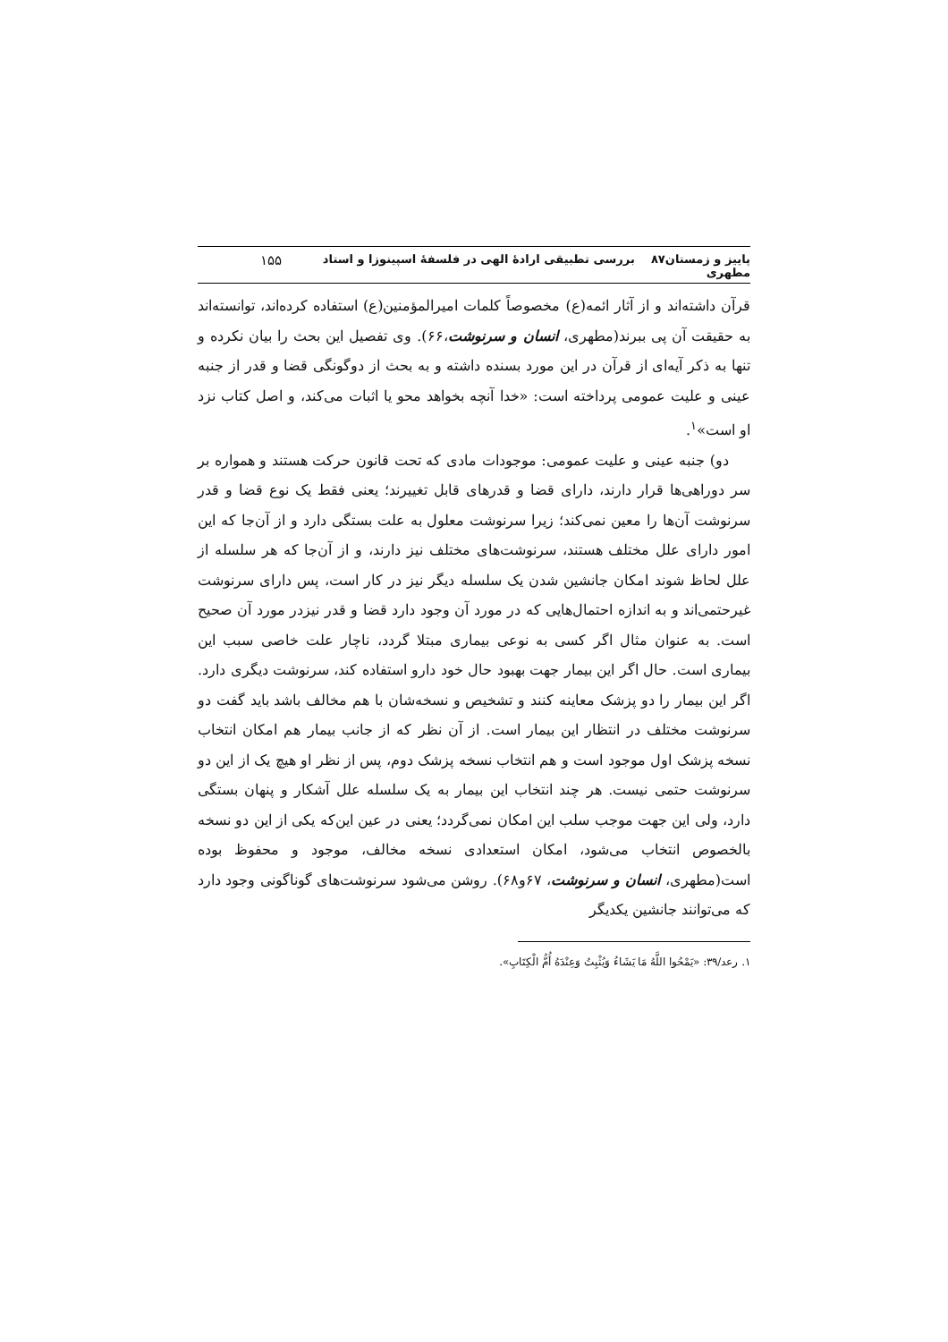پاییز و زمستان۸۷ بررسی تطبیقی ارادهٔ الهی در فلسفهٔ اسپینوزا و استاد مطهری ۱۵۵
قرآن داشته‌اند و از آثار ائمه(ع) مخصوصاً کلمات امیرالمؤمنین(ع) استفاده کرده‌اند، توانسته‌اند به حقیقت آن پی ببرند(مطهری، انسان و سرنوشت،۶۶). وی تفصیل این بحث را بیان نکرده و تنها به ذکر آیه‌ای از قرآن در این مورد بسنده داشته و به بحث از دوگونگی قضا و قدر از جنبه عینی و علیت عمومی پرداخته است: «خدا آنچه بخواهد محو یا اثبات می‌کند، و اصل کتاب نزد او است»<sup>۱</sup>.
دو) جنبه عینی و علیت عمومی: موجودات مادی که تحت قانون حرکت هستند و همواره بر سر دوراهی‌ها قرار دارند، دارای قضا و قدرهای قابل تغییرند؛ یعنی فقط یک نوع قضا و قدر سرنوشت آن‌ها را معین نمی‌کند؛ زیرا سرنوشت معلول به علت بستگی دارد و از آن‌جا که این امور دارای علل مختلف هستند، سرنوشت‌های مختلف نیز دارند، و از آن‌جا که هر سلسله از علل لحاظ شوند امکان جانشین شدن یک سلسله دیگر نیز در کار است، پس دارای سرنوشت غیرحتمی‌اند و به اندازه احتمال‌هایی که در مورد آن وجود دارد قضا و قدر نیزدر مورد آن صحیح است. به عنوان مثال اگر کسی به نوعی بیماری مبتلا گردد، ناچار علت خاصی سبب این بیماری است. حال اگر این بیمار جهت بهبود حال خود دارو استفاده کند، سرنوشت دیگری دارد. اگر این بیمار را دو پزشک معاینه کنند و تشخیص و نسخه‌شان با هم مخالف باشد باید گفت دو سرنوشت مختلف در انتظار این بیمار است. از آن نظر که از جانب بیمار هم امکان انتخاب نسخه پزشک اول موجود است و هم انتخاب نسخه پزشک دوم، پس از نظر او هیچ یک از این دو سرنوشت حتمی نیست. هر چند انتخاب این بیمار به یک سلسله علل آشکار و پنهان بستگی دارد، ولی این جهت موجب سلب این امکان نمی‌گردد؛ یعنی در عین این‌که یکی از این دو نسخه بالخصوص انتخاب می‌شود، امکان استعدادی نسخه مخالف، موجود و محفوظ بوده است(مطهری، انسان و سرنوشت، ۶۷و۶۸). روشن می‌شود سرنوشت‌های گوناگونی وجود دارد که می‌توانند جانشین یکدیگر
۱. رعد/۳۹: «یَمْحُوا اللَّهُ مَا یَشَاءُ وَیُثْبِتُ وَعِنْدَهُ أُمُّ الْکِتَابِ».